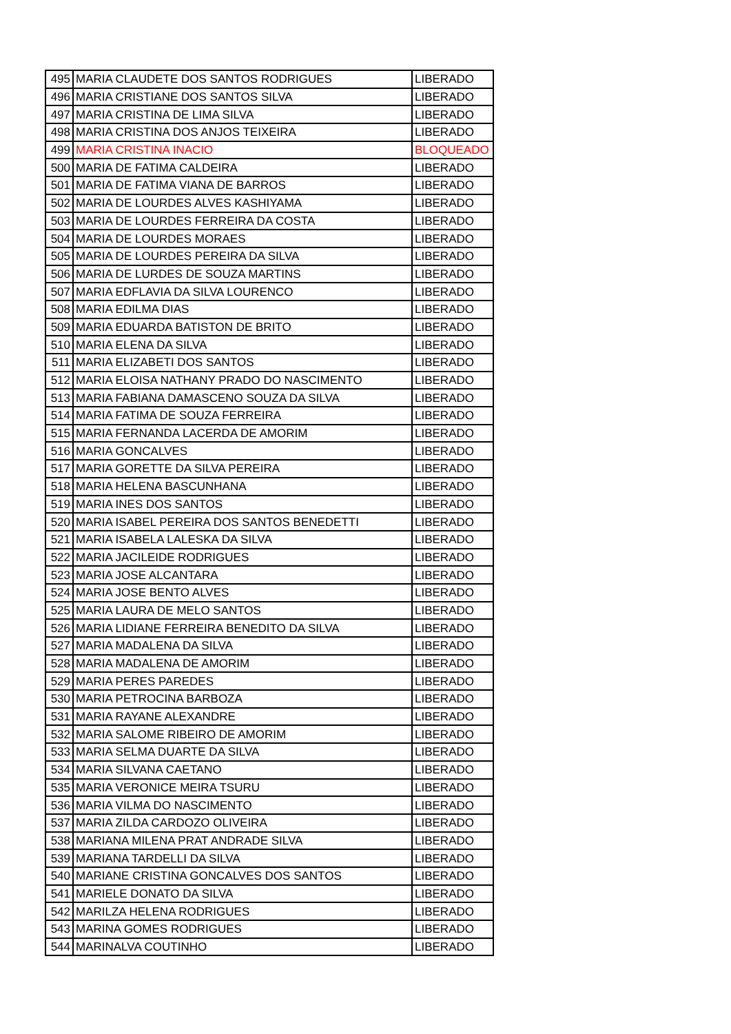| 495 | MARIA CLAUDETE DOS SANTOS RODRIGUES | LIBERADO |
| 496 | MARIA CRISTIANE DOS SANTOS SILVA | LIBERADO |
| 497 | MARIA CRISTINA DE LIMA SILVA | LIBERADO |
| 498 | MARIA CRISTINA DOS ANJOS TEIXEIRA | LIBERADO |
| 499 | MARIA CRISTINA INACIO | BLOQUEADO |
| 500 | MARIA DE FATIMA CALDEIRA | LIBERADO |
| 501 | MARIA DE FATIMA VIANA DE BARROS | LIBERADO |
| 502 | MARIA DE LOURDES ALVES KASHIYAMA | LIBERADO |
| 503 | MARIA DE LOURDES FERREIRA DA COSTA | LIBERADO |
| 504 | MARIA DE LOURDES MORAES | LIBERADO |
| 505 | MARIA DE LOURDES PEREIRA DA SILVA | LIBERADO |
| 506 | MARIA DE LURDES DE SOUZA MARTINS | LIBERADO |
| 507 | MARIA EDFLAVIA DA SILVA LOURENCO | LIBERADO |
| 508 | MARIA EDILMA DIAS | LIBERADO |
| 509 | MARIA EDUARDA BATISTON DE BRITO | LIBERADO |
| 510 | MARIA ELENA DA SILVA | LIBERADO |
| 511 | MARIA ELIZABETI DOS SANTOS | LIBERADO |
| 512 | MARIA ELOISA NATHANY PRADO DO NASCIMENTO | LIBERADO |
| 513 | MARIA FABIANA DAMASCENO SOUZA DA SILVA | LIBERADO |
| 514 | MARIA FATIMA DE SOUZA FERREIRA | LIBERADO |
| 515 | MARIA FERNANDA LACERDA DE AMORIM | LIBERADO |
| 516 | MARIA GONCALVES | LIBERADO |
| 517 | MARIA GORETTE DA SILVA PEREIRA | LIBERADO |
| 518 | MARIA HELENA BASCUNHANA | LIBERADO |
| 519 | MARIA INES DOS SANTOS | LIBERADO |
| 520 | MARIA ISABEL PEREIRA DOS SANTOS BENEDETTI | LIBERADO |
| 521 | MARIA ISABELA LALESKA DA SILVA | LIBERADO |
| 522 | MARIA JACILEIDE RODRIGUES | LIBERADO |
| 523 | MARIA JOSE ALCANTARA | LIBERADO |
| 524 | MARIA JOSE BENTO ALVES | LIBERADO |
| 525 | MARIA LAURA DE MELO SANTOS | LIBERADO |
| 526 | MARIA LIDIANE FERREIRA BENEDITO DA SILVA | LIBERADO |
| 527 | MARIA MADALENA DA SILVA | LIBERADO |
| 528 | MARIA MADALENA DE AMORIM | LIBERADO |
| 529 | MARIA PERES PAREDES | LIBERADO |
| 530 | MARIA PETROCINA BARBOZA | LIBERADO |
| 531 | MARIA RAYANE ALEXANDRE | LIBERADO |
| 532 | MARIA SALOME RIBEIRO DE AMORIM | LIBERADO |
| 533 | MARIA SELMA DUARTE DA SILVA | LIBERADO |
| 534 | MARIA SILVANA CAETANO | LIBERADO |
| 535 | MARIA VERONICE MEIRA TSURU | LIBERADO |
| 536 | MARIA VILMA DO NASCIMENTO | LIBERADO |
| 537 | MARIA ZILDA CARDOZO OLIVEIRA | LIBERADO |
| 538 | MARIANA MILENA PRAT ANDRADE SILVA | LIBERADO |
| 539 | MARIANA TARDELLI DA SILVA | LIBERADO |
| 540 | MARIANE CRISTINA GONCALVES DOS SANTOS | LIBERADO |
| 541 | MARIELE DONATO DA SILVA | LIBERADO |
| 542 | MARILZA HELENA RODRIGUES | LIBERADO |
| 543 | MARINA GOMES RODRIGUES | LIBERADO |
| 544 | MARINALVA COUTINHO | LIBERADO |